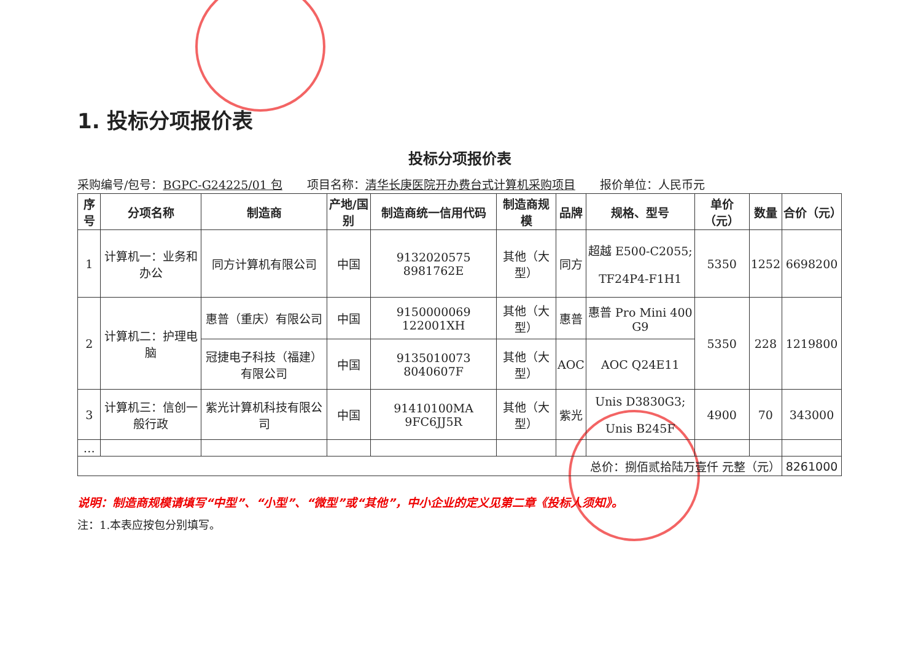1. 投标分项报价表
投标分项报价表
采购编号/包号：BGPC-G24225/01 包 项目名称：清华长庚医院开办费台式计算机采购项目 报价单位：人民币元
| 序号 | 分项名称 | 制造商 | 产地/国别 | 制造商统一信用代码 | 制造商规模 | 品牌 | 规格、型号 | 单价（元） | 数量 | 合价（元） |
| --- | --- | --- | --- | --- | --- | --- | --- | --- | --- | --- |
| 1 | 计算机一：业务和办公 | 同方计算机有限公司 | 中国 | 9132020575 8981762E | 其他（大型） | 同方 | 超越 E500-C2055; TF24P4-F1H1 | 5350 | 1252 | 6698200 |
| 2 | 计算机二：护理电脑 | 惠普（重庆）有限公司 | 中国 | 9150000069 122001XH | 其他（大型） | 惠普 | 惠普 Pro Mini 400 G9 | 5350 | 228 | 1219800 |
| | | 冠捷电子科技（福建）有限公司 | 中国 | 9135010073 8040607F | 其他（大型） | AOC | AOC Q24E11 | | | |
| 3 | 计算机三：信创一般行政 | 紫光计算机科技有限公司 | 中国 | 91410100MA 9FC6JJ5R | 其他（大型） | 紫光 | Unis D3830G3; Unis B245F | 4900 | 70 | 343000 |
| … | | | | | | | | | | |
| 总价：捌佰贰拾陆万壹仟 元整（元） | | | | | | | | | | 8261000 |
说明：制造商规模请填写“中型”、“小型”、“微型”或“其他”，中小企业的定义见第二章《投标人须知》。
注：1.本表应按包分别填写。